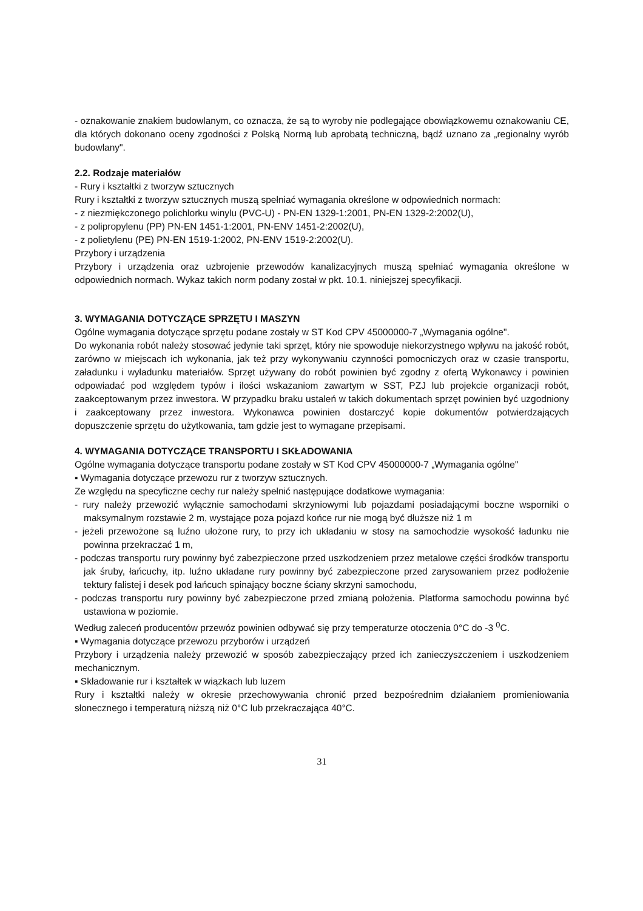- oznakowanie znakiem budowlanym, co oznacza, że są to wyroby nie podlegające obowiązkowemu oznakowaniu CE, dla których dokonano oceny zgodności z Polską Normą lub aprobatą techniczną, bądź uznano za „regionalny wyrób budowlany".
2.2. Rodzaje materiałów
- Rury i kształtki z tworzyw sztucznych
Rury i kształtki z tworzyw sztucznych muszą spełniać wymagania określone w odpowiednich normach:
- z niezmiękczonego polichlorku winylu (PVC-U) - PN-EN 1329-1:2001, PN-EN 1329-2:2002(U),
- z polipropylenu (PP) PN-EN 1451-1:2001, PN-ENV 1451-2:2002(U),
- z polietylenu (PE) PN-EN 1519-1:2002, PN-ENV 1519-2:2002(U).
Przybory i urządzenia
Przybory i urządzenia oraz uzbrojenie przewodów kanalizacyjnych muszą spełniać wymagania określone w odpowiednich normach. Wykaz takich norm podany został w pkt. 10.1. niniejszej specyfikacji.
3. WYMAGANIA DOTYCZĄCE SPRZĘTU I MASZYN
Ogólne wymagania dotyczące sprzętu podane zostały w ST Kod CPV 45000000-7 „Wymagania ogólne".
Do wykonania robót należy stosować jedynie taki sprzęt, który nie spowoduje niekorzystnego wpływu na jakość robót, zarówno w miejscach ich wykonania, jak też przy wykonywaniu czynności pomocniczych oraz w czasie transportu, załadunku i wyładunku materiałów. Sprzęt używany do robót powinien być zgodny z ofertą Wykonawcy i powinien odpowiadać pod względem typów i ilości wskazaniom zawartym w SST, PZJ lub projekcie organizacji robót, zaakceptowanym przez inwestora. W przypadku braku ustaleń w takich dokumentach sprzęt powinien być uzgodniony i zaakceptowany przez inwestora. Wykonawca powinien dostarczyć kopie dokumentów potwierdzających dopuszczenie sprzętu do użytkowania, tam gdzie jest to wymagane przepisami.
4. WYMAGANIA DOTYCZĄCE TRANSPORTU I SKŁADOWANIA
Ogólne wymagania dotyczące transportu podane zostały w ST Kod CPV 45000000-7 „Wymagania ogólne"
▪ Wymagania dotyczące przewozu rur z tworzyw sztucznych.
Ze względu na specyficzne cechy rur należy spełnić następujące dodatkowe wymagania:
- rury należy przewozić wyłącznie samochodami skrzyniowymi lub pojazdami posiadającymi boczne wsporniki o maksymalnym rozstawie 2 m, wystające poza pojazd końce rur nie mogą być dłuższe niż 1 m
- jeżeli przewożone są luźno ułożone rury, to przy ich układaniu w stosy na samochodzie wysokość ładunku nie powinna przekraczać 1 m,
- podczas transportu rury powinny być zabezpieczone przed uszkodzeniem przez metalowe części środków transportu jak śruby, łańcuchy, itp. luźno układane rury powinny być zabezpieczone przed zarysowaniem przez podłożenie tektury falistej i desek pod łańcuch spinający boczne ściany skrzyni samochodu,
- podczas transportu rury powinny być zabezpieczone przed zmianą położenia. Platforma samochodu powinna być ustawiona w poziomie.
Według zaleceń producentów przewóz powinien odbywać się przy temperaturze otoczenia 0°C do -3 <sup>0</sup>C.
▪ Wymagania dotyczące przewozu przyborów i urządzeń
Przybory i urządzenia należy przewozić w sposób zabezpieczający przed ich zanieczyszczeniem i uszkodzeniem mechanicznym.
▪ Składowanie rur i kształtek w wiązkach lub luzem
Rury i kształtki należy w okresie przechowywania chronić przed bezpośrednim działaniem promieniowania słonecznego i temperaturą niższą niż 0°C lub przekraczająca 40°C.
31